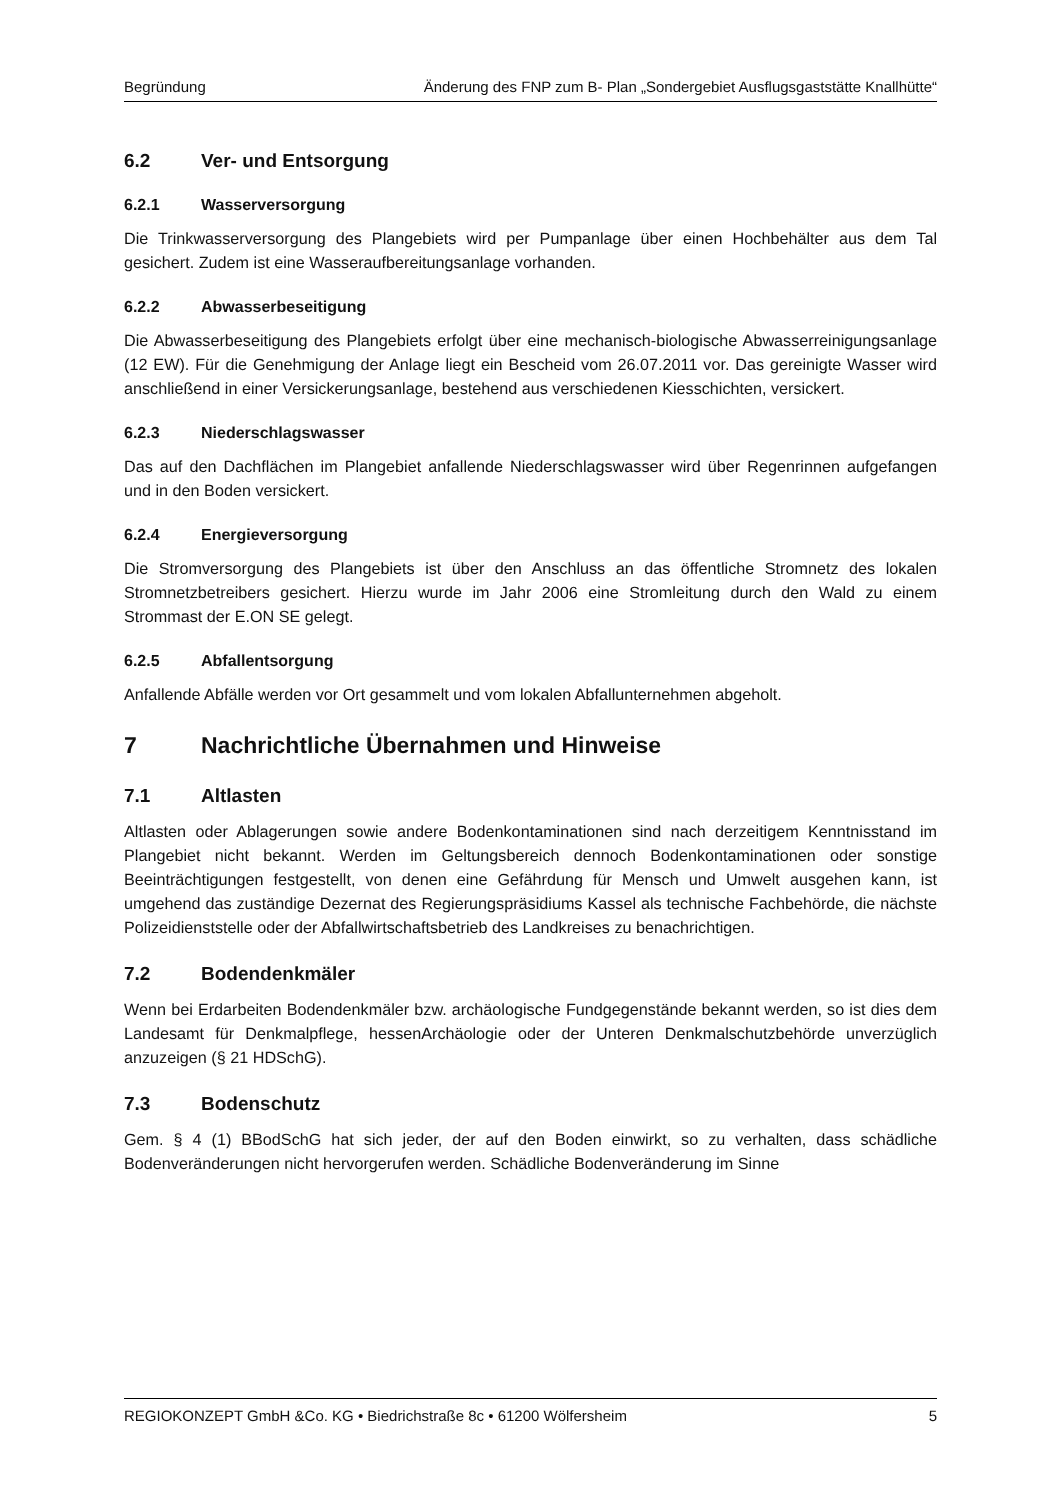Begründung Änderung des FNP zum B- Plan „Sondergebiet Ausflugsgaststätte Knallhütte“
6.2 Ver- und Entsorgung
6.2.1 Wasserversorgung
Die Trinkwasserversorgung des Plangebiets wird per Pumpanlage über einen Hochbehälter aus dem Tal gesichert. Zudem ist eine Wasseraufbereitungsanlage vorhanden.
6.2.2 Abwasserbeseitigung
Die Abwasserbeseitigung des Plangebiets erfolgt über eine mechanisch-biologische Abwasserreinigungsanlage (12 EW). Für die Genehmigung der Anlage liegt ein Bescheid vom 26.07.2011 vor. Das gereinigte Wasser wird anschließend in einer Versickerungsanlage, bestehend aus verschiedenen Kiesschichten, versickert.
6.2.3 Niederschlagswasser
Das auf den Dachflächen im Plangebiet anfallende Niederschlagswasser wird über Regenrinnen aufgefangen und in den Boden versickert.
6.2.4 Energieversorgung
Die Stromversorgung des Plangebiets ist über den Anschluss an das öffentliche Stromnetz des lokalen Stromnetzbetreibers gesichert. Hierzu wurde im Jahr 2006 eine Stromleitung durch den Wald zu einem Strommast der E.ON SE gelegt.
6.2.5 Abfallentsorgung
Anfallende Abfälle werden vor Ort gesammelt und vom lokalen Abfallunternehmen abgeholt.
7 Nachrichtliche Übernahmen und Hinweise
7.1 Altlasten
Altlasten oder Ablagerungen sowie andere Bodenkontaminationen sind nach derzeitigem Kenntnisstand im Plangebiet nicht bekannt. Werden im Geltungsbereich dennoch Bodenkontaminationen oder sonstige Beeinträchtigungen festgestellt, von denen eine Gefährdung für Mensch und Umwelt ausgehen kann, ist umgehend das zuständige Dezernat des Regierungspräsidiums Kassel als technische Fachbehörde, die nächste Polizeidienststelle oder der Abfallwirtschaftsbetrieb des Landkreises zu benachrichtigen.
7.2 Bodendenkmäler
Wenn bei Erdarbeiten Bodendenkmäler bzw. archäologische Fundgegenstände bekannt werden, so ist dies dem Landesamt für Denkmalpflege, hessenArchäologie oder der Unteren Denkmalschutzbehörde unverzüglich anzuzeigen (§ 21 HDSchG).
7.3 Bodenschutz
Gem. § 4 (1) BBodSchG hat sich jeder, der auf den Boden einwirkt, so zu verhalten, dass schädliche Bodenveränderungen nicht hervorgerufen werden. Schädliche Bodenveränderung im Sinne
REGIOKONZEPT GmbH &Co. KG • Biedrichstraße 8c • 61200 Wölfersheim 5